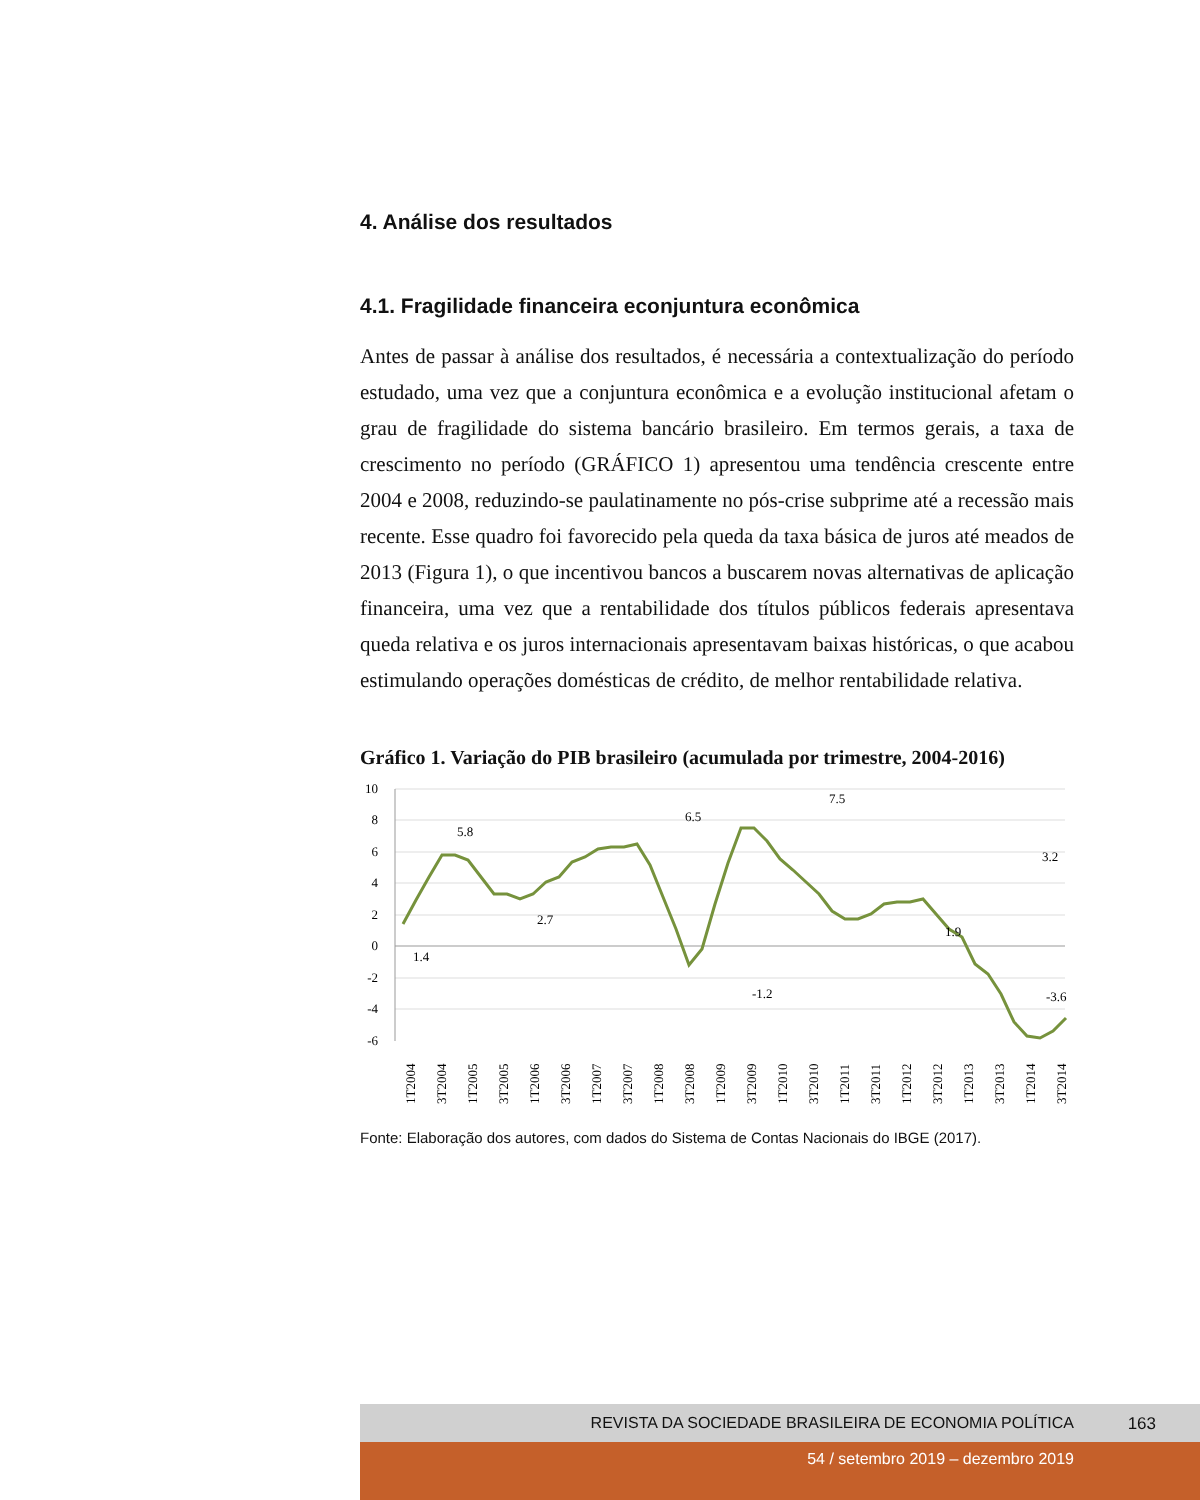4. Análise dos resultados
4.1. Fragilidade financeira econjuntura econômica
Antes de passar à análise dos resultados, é necessária a contextualização do período estudado, uma vez que a conjuntura econômica e a evolução institucional afetam o grau de fragilidade do sistema bancário brasileiro. Em termos gerais, a taxa de crescimento no período (GRÁFICO 1) apresentou uma tendência crescente entre 2004 e 2008, reduzindo-se paulatinamente no pós-crise subprime até a recessão mais recente. Esse quadro foi favorecido pela queda da taxa básica de juros até meados de 2013 (Figura 1), o que incentivou bancos a buscarem novas alternativas de aplicação financeira, uma vez que a rentabilidade dos títulos públicos federais apresentava queda relativa e os juros internacionais apresentavam baixas históricas, o que acabou estimulando operações domésticas de crédito, de melhor rentabilidade relativa.
Gráfico 1. Variação do PIB brasileiro (acumulada por trimestre, 2004-2016)
10
8
6
4
2
0
-2
-4
-6
1.4
5.8
2.7
6.5
-1.2
7.5
1.9
3.2
-3.6
1T2004
3T2004
1T2005
3T2005
1T2006
3T2006
1T2007
3T2007
1T2008
3T2008
1T2009
3T2009
1T2010
3T2010
1T2011
3T2011
1T2012
3T2012
1T2013
3T2013
1T2014
3T2014
Fonte: Elaboração dos autores, com dados do Sistema de Contas Nacionais do IBGE (2017).
REVISTA DA SOCIEDADE BRASILEIRA DE ECONOMIA POLÍTICA 163
54 / setembro 2019 – dezembro 2019